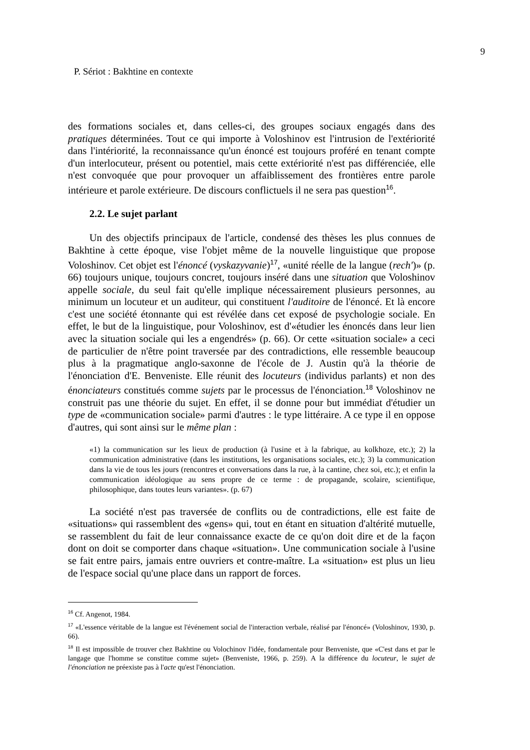9
P. Sériot : Bakhtine en contexte
des formations sociales et, dans celles-ci, des groupes sociaux engagés dans des pratiques déterminées. Tout ce qui importe à Voloshinov est l'intrusion de l'extériorité dans l'intériorité, la reconnaissance qu'un énoncé est toujours proféré en tenant compte d'un interlocuteur, présent ou potentiel, mais cette extériorité n'est pas différenciée, elle n'est convoquée que pour provoquer un affaiblissement des frontières entre parole intérieure et parole extérieure. De discours conflictuels il ne sera pas question<sup>16</sup>.
2.2. Le sujet parlant
Un des objectifs principaux de l'article, condensé des thèses les plus connues de Bakhtine à cette époque, vise l'objet même de la nouvelle linguistique que propose Voloshinov. Cet objet est l'énoncé (vyskazyvanie)<sup>17</sup>, «unité réelle de la langue (rech')» (p. 66) toujours unique, toujours concret, toujours inséré dans une situation que Voloshinov appelle sociale, du seul fait qu'elle implique nécessairement plusieurs personnes, au minimum un locuteur et un auditeur, qui constituent l'auditoire de l'énoncé. Et là encore c'est une société étonnante qui est révélée dans cet exposé de psychologie sociale. En effet, le but de la linguistique, pour Voloshinov, est d'«étudier les énoncés dans leur lien avec la situation sociale qui les a engendrés» (p. 66). Or cette «situation sociale» a ceci de particulier de n'être point traversée par des contradictions, elle ressemble beaucoup plus à la pragmatique anglo-saxonne de l'école de J. Austin qu'à la théorie de l'énonciation d'E. Benveniste. Elle réunit des locuteurs (individus parlants) et non des énonciateurs constitués comme sujets par le processus de l'énonciation.<sup>18</sup> Voloshinov ne construit pas une théorie du sujet. En effet, il se donne pour but immédiat d'étudier un type de «communication sociale» parmi d'autres : le type littéraire. A ce type il en oppose d'autres, qui sont ainsi sur le même plan :
«1) la communication sur les lieux de production (à l'usine et à la fabrique, au kolkhoze, etc.); 2) la communication administrative (dans les institutions, les organisations sociales, etc.); 3) la communication dans la vie de tous les jours (rencontres et conversations dans la rue, à la cantine, chez soi, etc.); et enfin la communication idéologique au sens propre de ce terme : de propagande, scolaire, scientifique, philosophique, dans toutes leurs variantes». (p. 67)
La société n'est pas traversée de conflits ou de contradictions, elle est faite de «situations» qui rassemblent des «gens» qui, tout en étant en situation d'altérité mutuelle, se rassemblent du fait de leur connaissance exacte de ce qu'on doit dire et de la façon dont on doit se comporter dans chaque «situation». Une communication sociale à l'usine se fait entre pairs, jamais entre ouvriers et contre-maître. La «situation» est plus un lieu de l'espace social qu'une place dans un rapport de forces.
<sup>16</sup> Cf. Angenot, 1984.
<sup>17</sup> «L'essence véritable de la langue est l'événement social de l'interaction verbale, réalisé par l'énoncé» (Voloshinov, 1930, p. 66).
<sup>18</sup> Il est impossible de trouver chez Bakhtine ou Volochinov l'idée, fondamentale pour Benveniste, que «C'est dans et par le langage que l'homme se constitue comme sujet» (Benveniste, 1966, p. 259). A la différence du locuteur, le sujet de l'énonciation ne préexiste pas à l'acte qu'est l'énonciation.